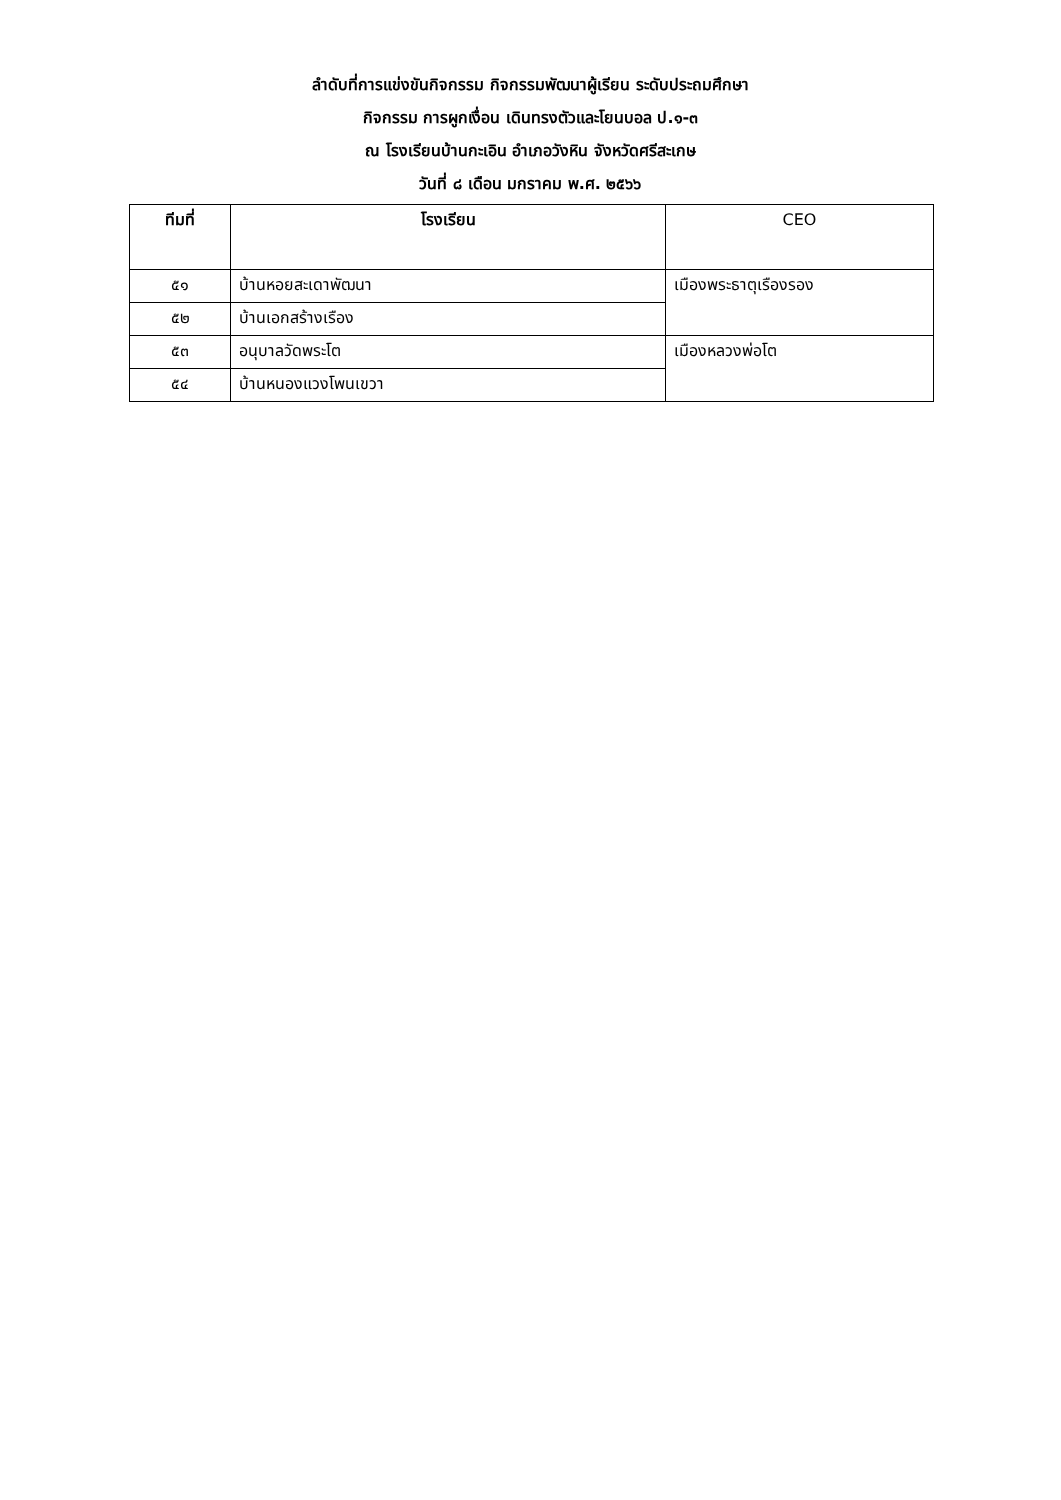ลำดับที่การแข่งขันกิจกรรม กิจกรรมพัฒนาผู้เรียน ระดับประถมศึกษา
กิจกรรม การผูกเงื่อน เดินทรงตัวและโยนบอล ป.๑-๓
ณ โรงเรียนบ้านกะเอิน อำเภอวังหิน จังหวัดศรีสะเกษ
วันที่ ๘ เดือน มกราคม พ.ศ. ๒๕๖๖
| ทีมที่ | โรงเรียน | CEO |
| --- | --- | --- |
| ๕๑ | บ้านหอยสะเดาพัฒนา | เมืองพระธาตุเรืองรอง |
| ๕๒ | บ้านเอกสร้างเรือง | |
| ๕๓ | อนุบาลวัดพระโต | เมืองหลวงพ่อโต |
| ๕๔ | บ้านหนองแวงโพนเขวา | |